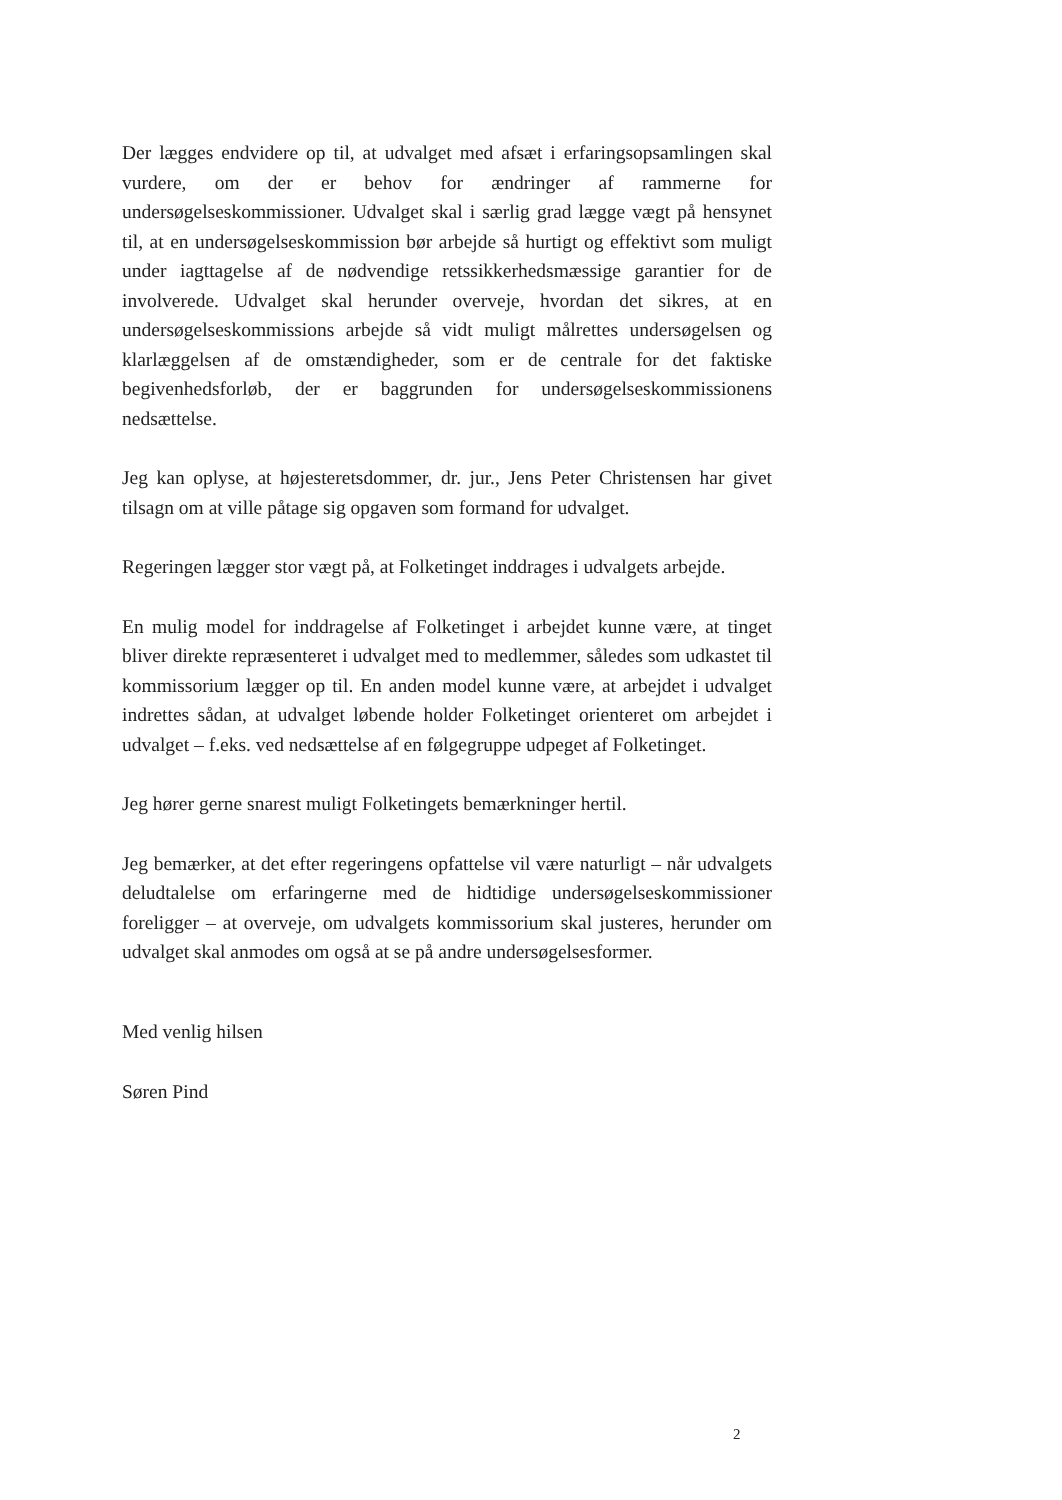Der lægges endvidere op til, at udvalget med afsæt i erfaringsopsamlingen skal vurdere, om der er behov for ændringer af rammerne for undersøgelseskommissioner. Udvalget skal i særlig grad lægge vægt på hensynet til, at en undersøgelseskommission bør arbejde så hurtigt og effektivt som muligt under iagttagelse af de nødvendige retssikkerhedsmæssige garantier for de involverede. Udvalget skal herunder overveje, hvordan det sikres, at en undersøgelseskommissions arbejde så vidt muligt målrettes undersøgelsen og klarlæggelsen af de omstændigheder, som er de centrale for det faktiske begivenhedsforløb, der er baggrunden for undersøgelseskommissionens nedsættelse.
Jeg kan oplyse, at højesteretsdommer, dr. jur., Jens Peter Christensen har givet tilsagn om at ville påtage sig opgaven som formand for udvalget.
Regeringen lægger stor vægt på, at Folketinget inddrages i udvalgets arbejde.
En mulig model for inddragelse af Folketinget i arbejdet kunne være, at tinget bliver direkte repræsenteret i udvalget med to medlemmer, således som udkastet til kommissorium lægger op til. En anden model kunne være, at arbejdet i udvalget indrettes sådan, at udvalget løbende holder Folketinget orienteret om arbejdet i udvalget – f.eks. ved nedsættelse af en følgegruppe udpeget af Folketinget.
Jeg hører gerne snarest muligt Folketingets bemærkninger hertil.
Jeg bemærker, at det efter regeringens opfattelse vil være naturligt – når udvalgets deludtalelse om erfaringerne med de hidtidige undersøgelseskommissioner foreligger – at overveje, om udvalgets kommissorium skal justeres, herunder om udvalget skal anmodes om også at se på andre undersøgelsesformer.
Med venlig hilsen
Søren Pind
2